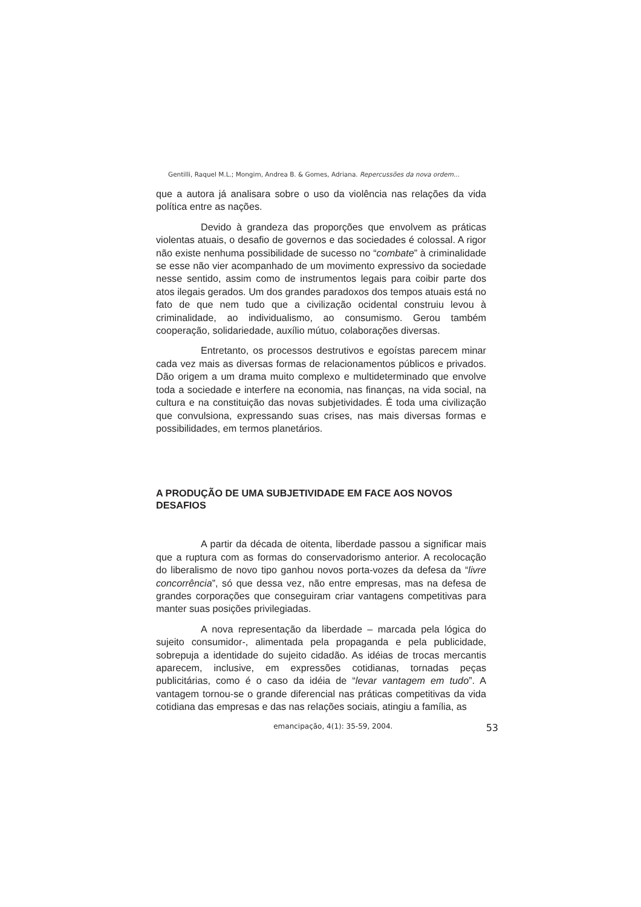Gentilli, Raquel M.L.; Mongim, Andrea B. & Gomes, Adriana. Repercussões da nova ordem...
que a autora já analisara sobre o uso da violência nas relações da vida política entre as nações.
Devido à grandeza das proporções que envolvem as práticas violentas atuais, o desafio de governos e das sociedades é colossal. A rigor não existe nenhuma possibilidade de sucesso no “combate” à criminalidade se esse não vier acompanhado de um movimento expressivo da sociedade nesse sentido, assim como de instrumentos legais para coibir parte dos atos ilegais gerados. Um dos grandes paradoxos dos tempos atuais está no fato de que nem tudo que a civilização ocidental construiu levou à criminalidade, ao individualismo, ao consumismo. Gerou também cooperação, solidariedade, auxílio mútuo, colaborações diversas.
Entretanto, os processos destrutivos e egoístas parecem minar cada vez mais as diversas formas de relacionamentos públicos e privados. Dão origem a um drama muito complexo e multideterminado que envolve toda a sociedade e interfere na economia, nas finanças, na vida social, na cultura e na constituição das novas subjetividades. É toda uma civilização que convulsiona, expressando suas crises, nas mais diversas formas e possibilidades, em termos planetários.
A PRODUÇÃO DE UMA SUBJETIVIDADE EM FACE AOS NOVOS DESAFIOS
A partir da década de oitenta, liberdade passou a significar mais que a ruptura com as formas do conservadorismo anterior. A recolocação do liberalismo de novo tipo ganhou novos porta-vozes da defesa da “livre concorrência”, só que dessa vez, não entre empresas, mas na defesa de grandes corporações que conseguiram criar vantagens competitivas para manter suas posições privilegiadas.
A nova representação da liberdade – marcada pela lógica do sujeito consumidor-, alimentada pela propaganda e pela publicidade, sobrepuja a identidade do sujeito cidadão. As idéias de trocas mercantis aparecem, inclusive, em expressões cotidianas, tornadas peças publicitárias, como é o caso da idéia de “levar vantagem em tudo”. A vantagem tornou-se o grande diferencial nas práticas competitivas da vida cotidiana das empresas e das nas relações sociais, atingiu a família, as
emancipação, 4(1): 35-59, 2004. 53